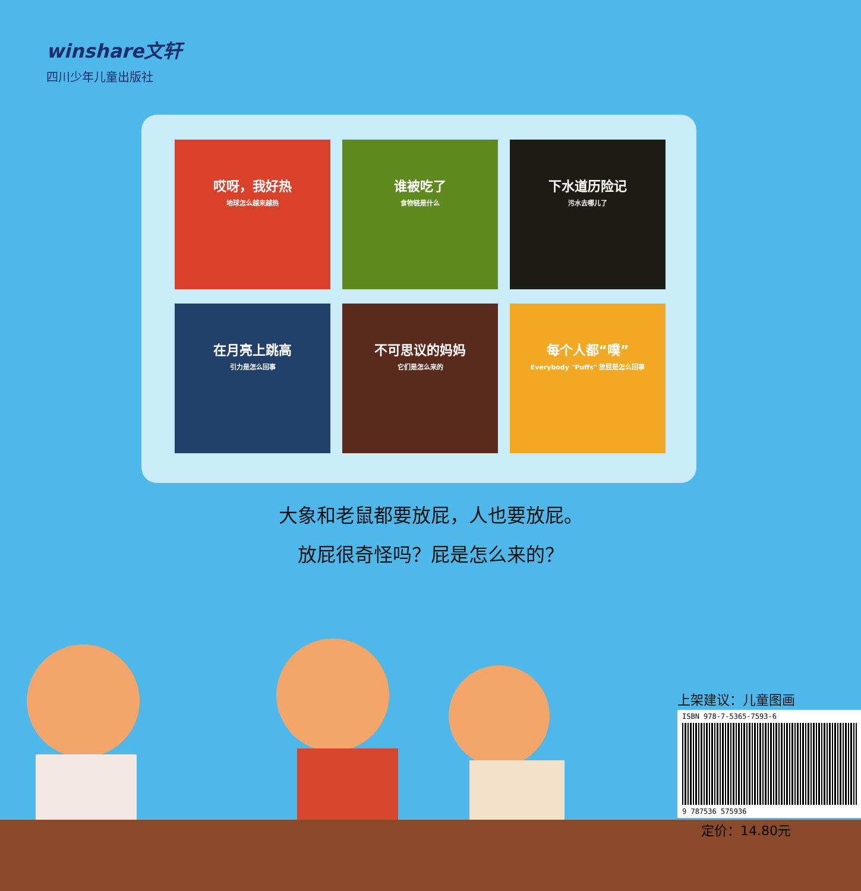winshare文轩
四川少年儿童出版社
哎呀，我好热
地球怎么越来越热
谁被吃了
食物链是什么
下水道历险记
污水去哪儿了
在月亮上跳高
引力是怎么回事
不可思议的妈妈
它们是怎么来的
每个人都“噗”
Everybody "Puffs" 放屁是怎么回事
大象和老鼠都要放屁，人也要放屁。
放屁很奇怪吗？屁是怎么来的？
上架建议：儿童图画
ISBN 978-7-5365-7593-6
9 787536 575936
定价：14.80元